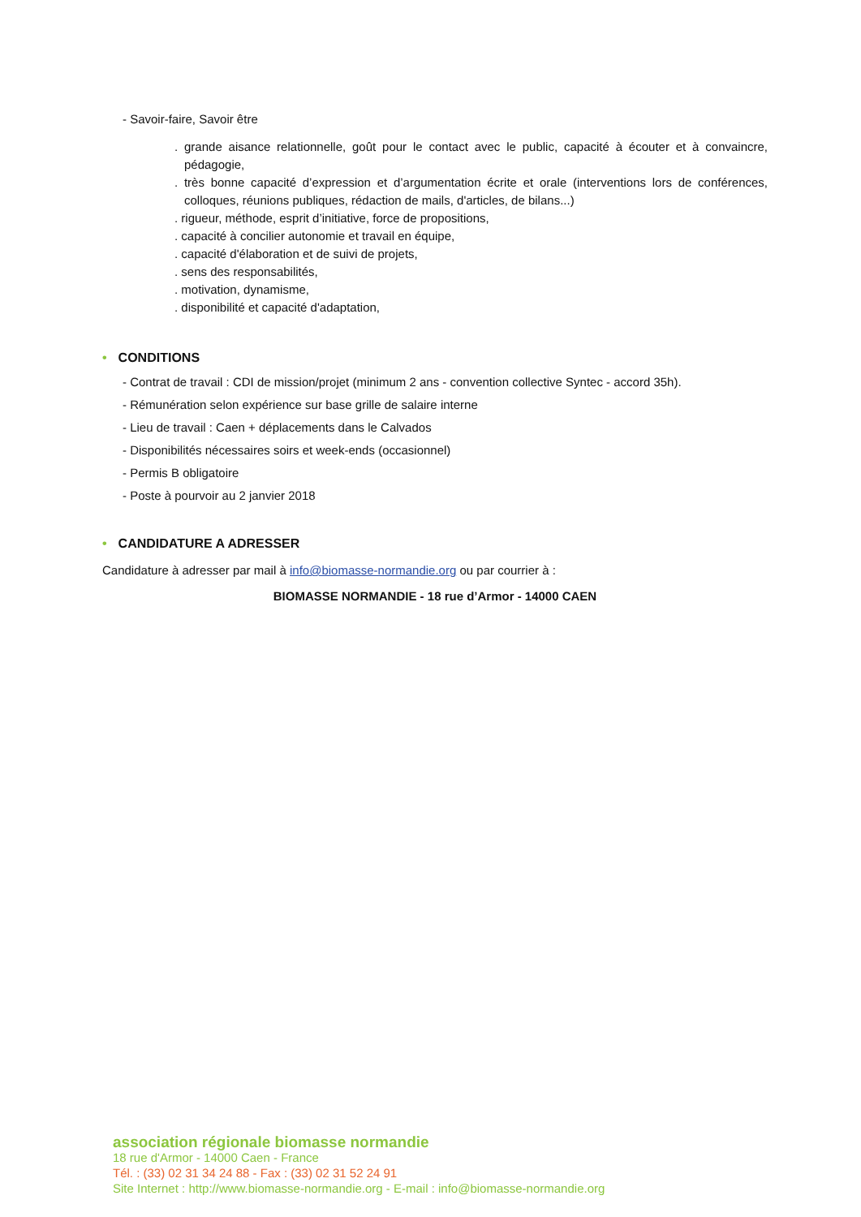- Savoir-faire, Savoir être
. grande aisance relationnelle, goût pour le contact avec le public, capacité à écouter et à convaincre, pédagogie,
. très bonne capacité d’expression et d’argumentation écrite et orale (interventions lors de conférences, colloques, réunions publiques, rédaction de mails, d'articles, de bilans...)
. rigueur, méthode, esprit d’initiative, force de propositions,
. capacité à concilier autonomie et travail en équipe,
. capacité d'élaboration et de suivi de projets,
. sens des responsabilités,
. motivation, dynamisme,
. disponibilité et capacité d'adaptation,
• CONDITIONS
- Contrat de travail : CDI de mission/projet (minimum 2 ans - convention collective Syntec - accord 35h).
- Rémunération selon expérience sur base grille de salaire interne
- Lieu de travail : Caen + déplacements dans le Calvados
- Disponibilités nécessaires soirs et week-ends (occasionnel)
- Permis B obligatoire
- Poste à pourvoir au 2 janvier 2018
• CANDIDATURE A ADRESSER
Candidature à adresser par mail à info@biomasse-normandie.org ou par courrier à :
BIOMASSE NORMANDIE - 18 rue d’Armor - 14000 CAEN
association régionale biomasse normandie
18 rue d'Armor - 14000 Caen - France
Tél. : (33) 02 31 34 24 88 - Fax : (33) 02 31 52 24 91
Site Internet : http://www.biomasse-normandie.org - E-mail : info@biomasse-normandie.org